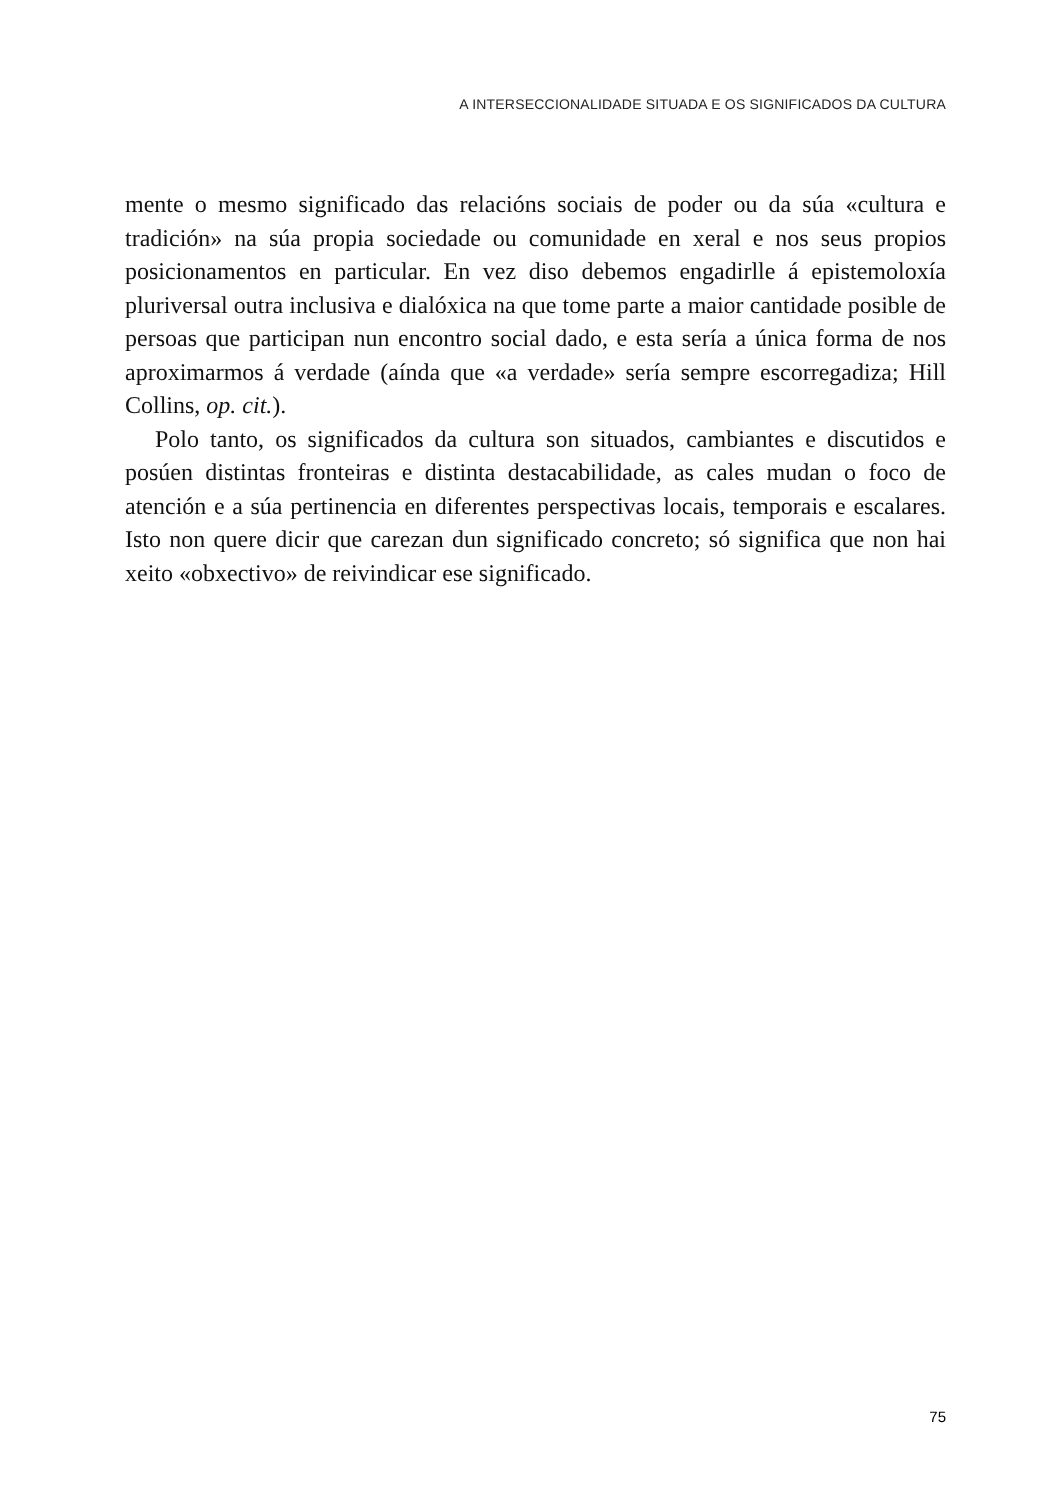A INTERSECCIONALIDADE SITUADA E OS SIGNIFICADOS DA CULTURA
mente o mesmo significado das relacións sociais de poder ou da súa «cultura e tradición» na súa propia sociedade ou comunidade en xeral e nos seus propios posicionamentos en particular. En vez diso debemos engadirlle á epistemoloxía pluriversal outra inclusiva e dialóxica na que tome parte a maior cantidade posible de persoas que participan nun encontro social dado, e esta sería a única forma de nos aproximarmos á verdade (aínda que «a verdade» sería sempre escorregadiza; Hill Collins, op. cit.).
Polo tanto, os significados da cultura son situados, cambiantes e discutidos e posúen distintas fronteiras e distinta destacabilidade, as cales mudan o foco de atención e a súa pertinencia en diferentes perspectivas locais, temporais e escalares. Isto non quere dicir que carezan dun significado concreto; só significa que non hai xeito «obxectivo» de reivindicar ese significado.
75